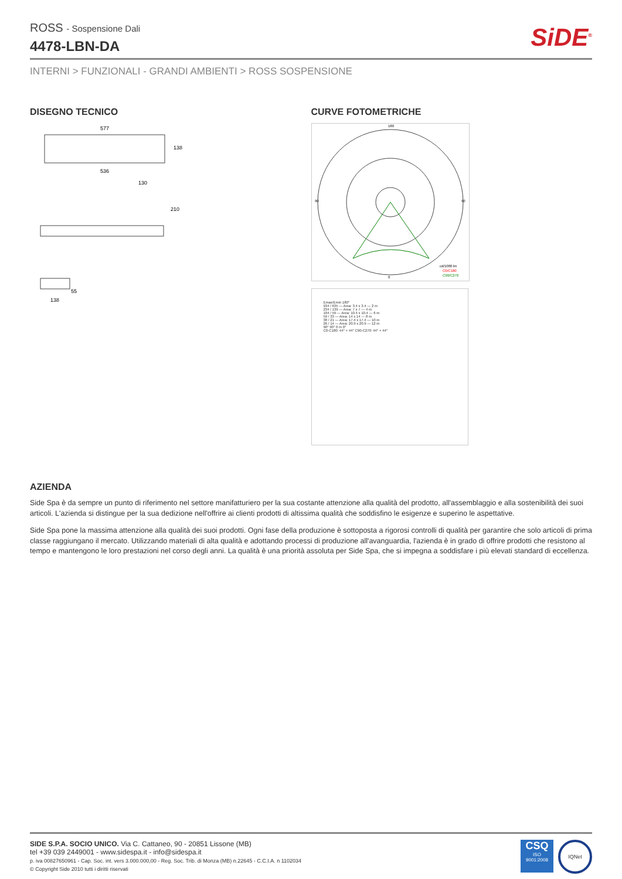ROSS - Sospensione Dali
4478-LBN-DA
SiDE<sup>®</sup>
INTERNI > FUNZIONALI - GRANDI AMBIENTI > ROSS SOSPENSIONE
DISEGNO TECNICO
577
536
138
130
210
55
138
CURVE FOTOMETRICHE
180
0
90
90
cd/1000 lm
C0/C180
C90/C270
Emax/Emin 180°
934 / 635 — Area: 3.4 x 3.4 — 2 m
234 / 139 — Area: 7 x 7 — 4 m
104 / 59 — Area: 10.4 x 10.4 — 6 m
59 / 33 — Area: 14 x 14 — 8 m
38 / 21 — Area: 17.4 x 17.4 — 10 m
26 / 14 — Area: 20.9 x 20.9 — 12 m
90° 90° 0 m 0°
C0-C180: 44° + 44° C90-C270: 44° + 44°
AZIENDA
Side Spa è da sempre un punto di riferimento nel settore manifatturiero per la sua costante attenzione alla qualità del prodotto, all'assemblaggio e alla sostenibilità dei suoi articoli. L'azienda si distingue per la sua dedizione nell'offrire ai clienti prodotti di altissima qualità che soddisfino le esigenze e superino le aspettative.
Side Spa pone la massima attenzione alla qualità dei suoi prodotti. Ogni fase della produzione è sottoposta a rigorosi controlli di qualità per garantire che solo articoli di prima classe raggiungano il mercato. Utilizzando materiali di alta qualità e adottando processi di produzione all'avanguardia, l'azienda è in grado di offrire prodotti che resistono al tempo e mantengono le loro prestazioni nel corso degli anni. La qualità è una priorità assoluta per Side Spa, che si impegna a soddisfare i più elevati standard di eccellenza.
SIDE S.P.A. SOCIO UNICO. Via C. Cattaneo, 90 - 20851 Lissone (MB)
tel +39 039 2449001 - www.sidespa.it - info@sidespa.it
p. iva 00827650961 - Cap. Soc. int. vers 3.000.000,00 - Reg. Soc. Trib. di Monza (MB) n.22645 - C.C.I.A. n 1102034
© Copyright Side 2010 tutti i diritti riservati
CSQ
ISO
9001:2008
IQNet